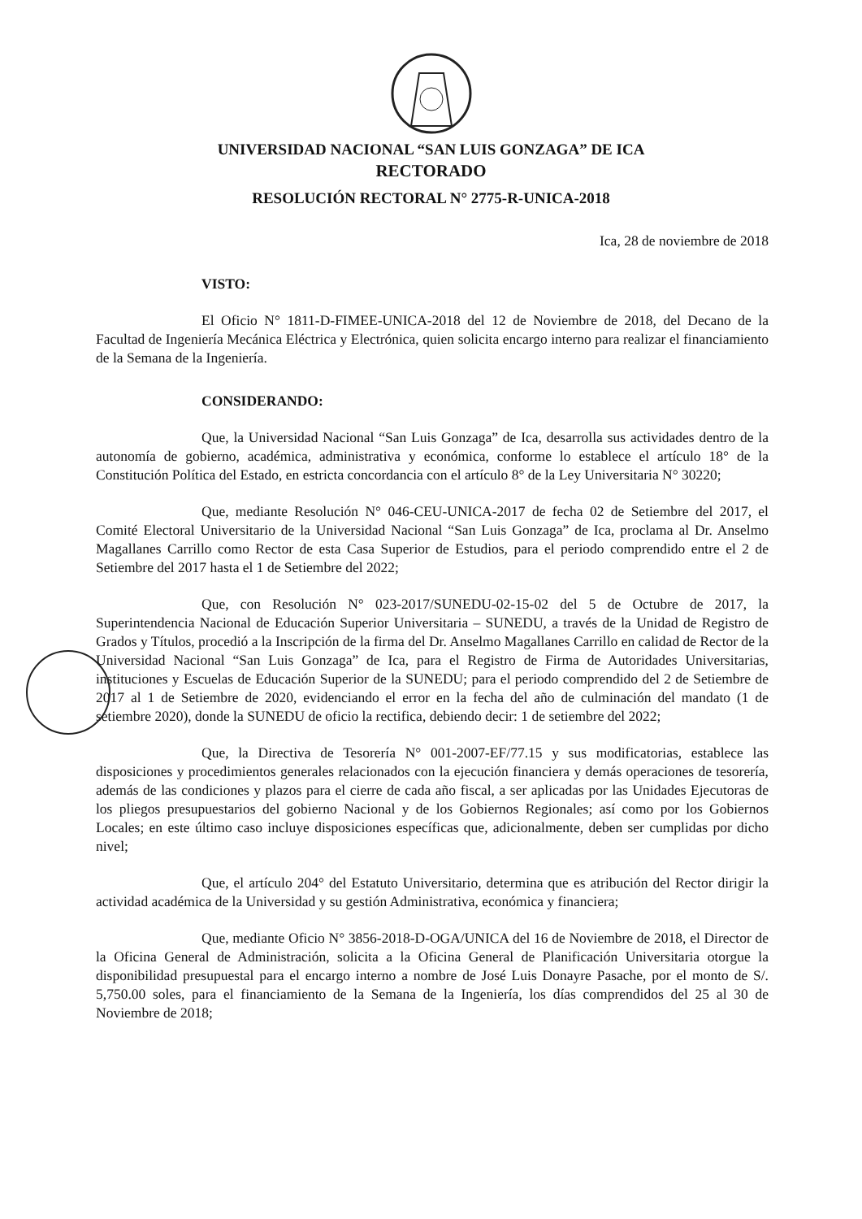UNIVERSIDAD NACIONAL “SAN LUIS GONZAGA” DE ICA
RECTORADO
RESOLUCIÓN RECTORAL N° 2775-R-UNICA-2018
Ica, 28 de noviembre de 2018
VISTO:
El Oficio N° 1811-D-FIMEE-UNICA-2018 del 12 de Noviembre de 2018, del Decano de la Facultad de Ingeniería Mecánica Eléctrica y Electrónica, quien solicita encargo interno para realizar el financiamiento de la Semana de la Ingeniería.
CONSIDERANDO:
Que, la Universidad Nacional “San Luis Gonzaga” de Ica, desarrolla sus actividades dentro de la autonomía de gobierno, académica, administrativa y económica, conforme lo establece el artículo 18° de la Constitución Política del Estado, en estricta concordancia con el artículo 8° de la Ley Universitaria N° 30220;
Que, mediante Resolución N° 046-CEU-UNICA-2017 de fecha 02 de Setiembre del 2017, el Comité Electoral Universitario de la Universidad Nacional “San Luis Gonzaga” de Ica, proclama al Dr. Anselmo Magallanes Carrillo como Rector de esta Casa Superior de Estudios, para el periodo comprendido entre el 2 de Setiembre del 2017 hasta el 1 de Setiembre del 2022;
Que, con Resolución N° 023-2017/SUNEDU-02-15-02 del 5 de Octubre de 2017, la Superintendencia Nacional de Educación Superior Universitaria – SUNEDU, a través de la Unidad de Registro de Grados y Títulos, procedió a la Inscripción de la firma del Dr. Anselmo Magallanes Carrillo en calidad de Rector de la Universidad Nacional “San Luis Gonzaga” de Ica, para el Registro de Firma de Autoridades Universitarias, instituciones y Escuelas de Educación Superior de la SUNEDU; para el periodo comprendido del 2 de Setiembre de 2017 al 1 de Setiembre de 2020, evidenciando el error en la fecha del año de culminación del mandato (1 de setiembre 2020), donde la SUNEDU de oficio la rectifica, debiendo decir: 1 de setiembre del 2022;
Que, la Directiva de Tesorería N° 001-2007-EF/77.15 y sus modificatorias, establece las disposiciones y procedimientos generales relacionados con la ejecución financiera y demás operaciones de tesorería, además de las condiciones y plazos para el cierre de cada año fiscal, a ser aplicadas por las Unidades Ejecutoras de los pliegos presupuestarios del gobierno Nacional y de los Gobiernos Regionales; así como por los Gobiernos Locales; en este último caso incluye disposiciones específicas que, adicionalmente, deben ser cumplidas por dicho nivel;
Que, el artículo 204° del Estatuto Universitario, determina que es atribución del Rector dirigir la actividad académica de la Universidad y su gestión Administrativa, económica y financiera;
Que, mediante Oficio N° 3856-2018-D-OGA/UNICA del 16 de Noviembre de 2018, el Director de la Oficina General de Administración, solicita a la Oficina General de Planificación Universitaria otorgue la disponibilidad presupuestal para el encargo interno a nombre de José Luis Donayre Pasache, por el monto de S/. 5,750.00 soles, para el financiamiento de la Semana de la Ingeniería, los días comprendidos del 25 al 30 de Noviembre de 2018;